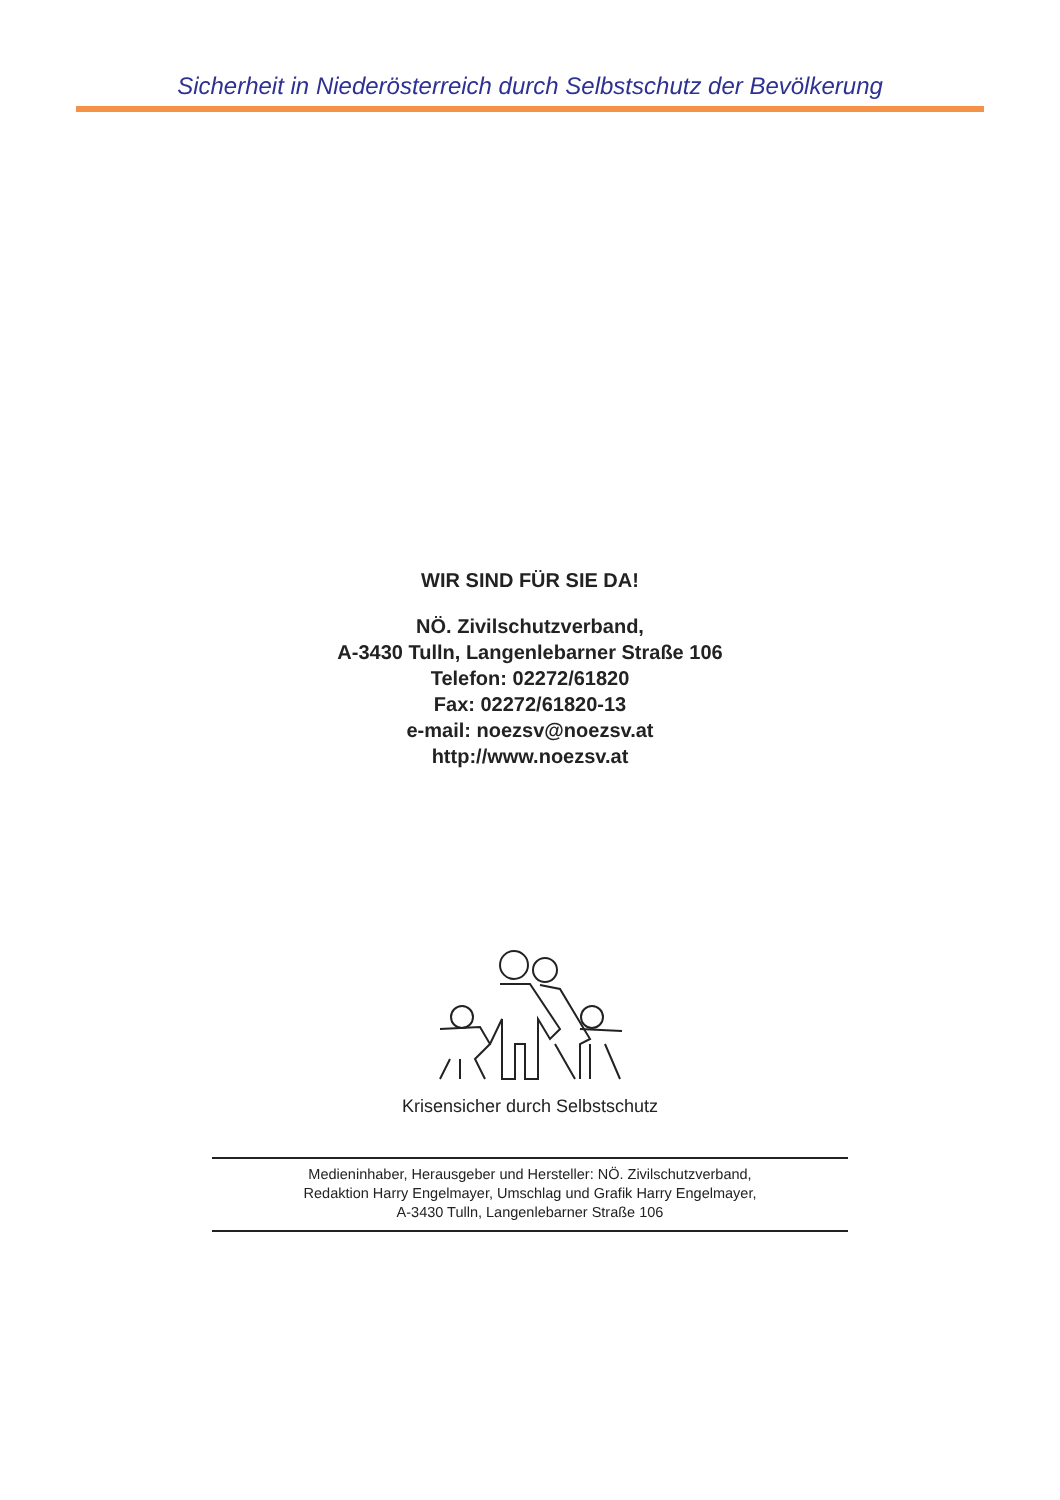Sicherheit in Niederösterreich durch Selbstschutz der Bevölkerung
WIR SIND FÜR SIE DA!
NÖ. Zivilschutzverband,
A-3430 Tulln, Langenlebarner Straße 106
Telefon: 02272/61820
Fax: 02272/61820-13
e-mail: noezsv@noezsv.at
http://www.noezsv.at
Krisensicher durch Selbstschutz
Medieninhaber, Herausgeber und Hersteller: NÖ. Zivilschutzverband,
Redaktion Harry Engelmayer, Umschlag und Grafik Harry Engelmayer,
A-3430 Tulln, Langenlebarner Straße 106